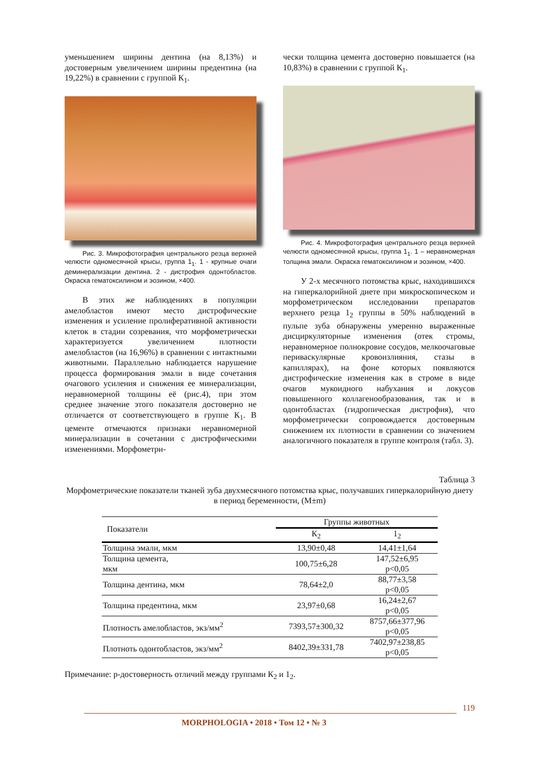уменьшением ширины дентина (на 8,13%) и достоверным увеличением ширины предентина (на 19,22%) в сравнении с группой К<sub>1</sub>.
Рис. 3. Микрофотография центрального резца верхней челюсти одномесячной крысы, группа 1<sub>1</sub>. 1 - крупные очаги деминерализации дентина. 2 - дистрофия одонтобластов. Окраска гематоксилином и эозином, ×400.
В этих же наблюдениях в популяции амелобластов имеют место дистрофические изменения и усиление пролиферативной активности клеток в стадии созревания, что морфометрически характеризуется увеличением плотности амелобластов (на 16,96%) в сравнении с интактными животными. Параллельно наблюдается нарушение процесса формирования эмали в виде сочетания очагового усиления и снижения ее минерализации, неравномерной толщины её (рис.4), при этом среднее значение этого показателя достоверно не отличается от соответствующего в группе К<sub>1</sub>. В цементе отмечаются признаки неравномерной минерализации в сочетании с дистрофическими изменениями. Морфометри-
чески толщина цемента достоверно повышается (на 10,83%) в сравнении с группой К<sub>1</sub>.
Рис. 4. Микрофотография центрального резца верхней челюсти одномесячной крысы, группа 1<sub>1</sub>. 1 – неравномерная толщина эмали. Окраска гематоксилином и эозином, ×400.
У 2-х месячного потомства крыс, находившихся на гиперкалорийной диете при микроскопическом и морфометрическом исследовании препаратов верхнего резца 1<sub>2</sub> группы в 50% наблюдений в пульпе зуба обнаружены умеренно выраженные дисциркуляторные изменения (отек стромы, неравномерное полнокровие сосудов, мелкоочаговые периваскулярные кровоизлияния, стазы в капиллярах), на фоне которых появляются дистрофические изменения как в строме в виде очагов мукоидного набухания и локусов повышенного коллагенообразования, так и в одонтобластах (гидропическая дистрофия), что морфометрически сопровождается достоверным снижением их плотности в сравнении со значением аналогичного показателя в группе контроля (табл. 3).
Таблица 3
Морфометрические показатели тканей зуба двухмесячного потомства крыс, получавших гиперкалорийную диету в период беременности, (M±m)
| Показатели | Группы животных | |
| --- | --- | --- |
| | К<sub>2</sub> | 1<sub>2</sub> |
| Толщина эмали, мкм | 13,90±0,48 | 14,41±1,64 |
| Толщина цемента, мкм | 100,75±6,28 | 147,52±6,95 р<0,05 |
| Толщина дентина, мкм | 78,64±2,0 | 88,77±3,58 р<0,05 |
| Толщина предентина, мкм | 23,97±0,68 | 16,24±2,67 р<0,05 |
| Плотность амелобластов, экз/мм<sup>2</sup> | 7393,57±300,32 | 8757,66±377,96 р<0,05 |
| Плотноть одонтобластов, экз/мм<sup>2</sup> | 8402,39±331,78 | 7402,97±238,85 р<0,05 |
Примечание: р-достоверность отличий между группами К<sub>2</sub> и 1<sub>2</sub>.
119
MORPHOLOGIA • 2018 • Том 12 • № 3